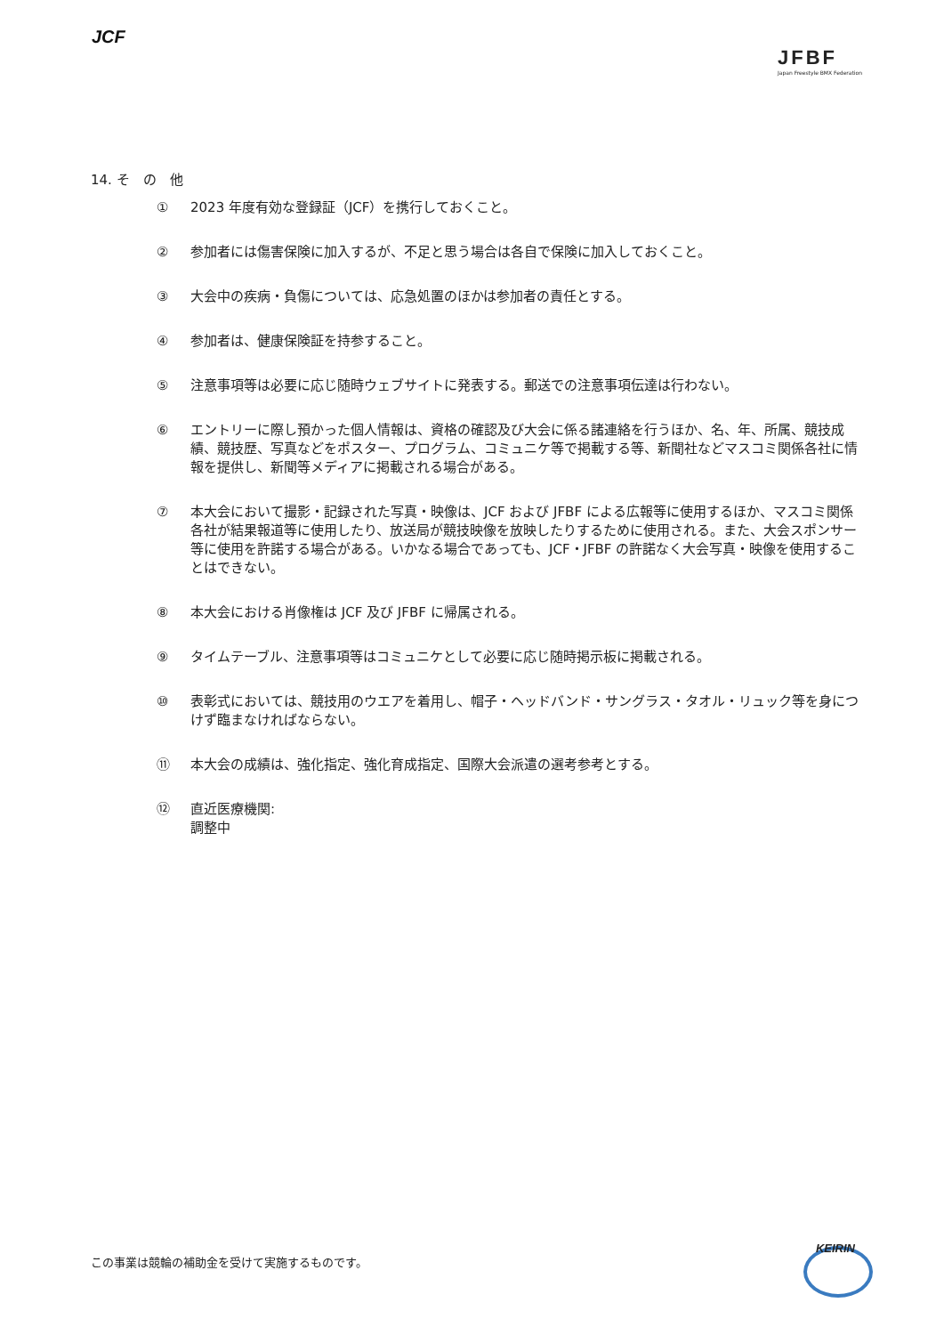JCF
JFBF
Japan Freestyle BMX Federation
14. そ　の　他
① 2023 年度有効な登録証（JCF）を携行しておくこと。
② 参加者には傷害保険に加入するが、不足と思う場合は各自で保険に加入しておくこと。
③ 大会中の疾病・負傷については、応急処置のほかは参加者の責任とする。
④ 参加者は、健康保険証を持参すること。
⑤ 注意事項等は必要に応じ随時ウェブサイトに発表する。郵送での注意事項伝達は行わない。
⑥ エントリーに際し預かった個人情報は、資格の確認及び大会に係る諸連絡を行うほか、名、年、所属、競技成績、競技歴、写真などをポスター、プログラム、コミュニケ等で掲載する等、新聞社などマスコミ関係各社に情報を提供し、新聞等メディアに掲載される場合がある。
⑦ 本大会において撮影・記録された写真・映像は、JCF および JFBF による広報等に使用するほか、マスコミ関係各社が結果報道等に使用したり、放送局が競技映像を放映したりするために使用される。また、大会スポンサー等に使用を許諾する場合がある。いかなる場合であっても、JCF・JFBF の許諾なく大会写真・映像を使用することはできない。
⑧ 本大会における肖像権は JCF 及び JFBF に帰属される。
⑨ タイムテーブル、注意事項等はコミュニケとして必要に応じ随時掲示板に掲載される。
⑩ 表彰式においては、競技用のウエアを着用し、帽子・ヘッドバンド・サングラス・タオル・リュック等を身につけず臨まなければならない。
⑪ 本大会の成績は、強化指定、強化育成指定、国際大会派遣の選考参考とする。
⑫ 直近医療機関:
調整中
この事業は競輪の補助金を受けて実施するものです。
KEIRIN